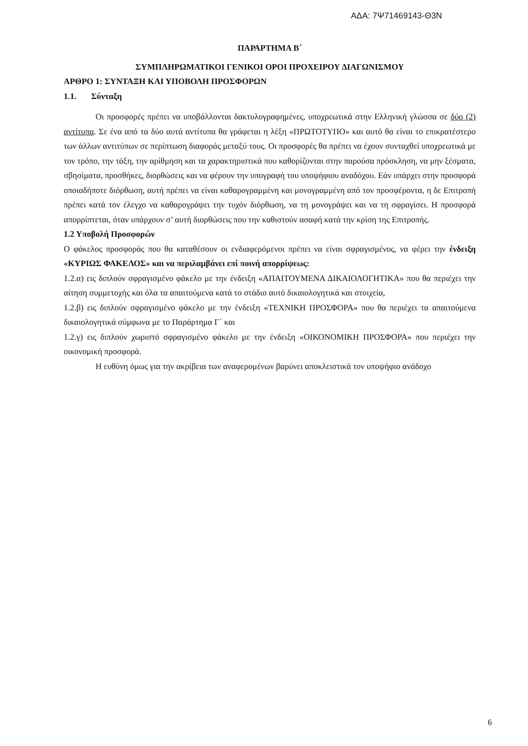ΑΔΑ: 7Ψ71469143-Θ3Ν
ΠΑΡΑΡΤΗΜΑ Β΄
ΣΥΜΠΛΗΡΩΜΑΤΙΚΟΙ ΓΕΝΙΚΟΙ ΟΡΟΙ ΠΡΟΧΕΙΡΟΥ ΔΙΑΓΩΝΙΣΜΟΥ
ΑΡΘΡΟ 1: ΣΥΝΤΑΞΗ ΚΑΙ ΥΠΟΒΟΛΗ ΠΡΟΣΦΟΡΩΝ
1.1. Σύνταξη
Οι προσφορές πρέπει να υποβάλλονται δακτυλογραφημένες, υποχρεωτικά στην Ελληνική γλώσσα σε δύο (2) αντίτυπα. Σε ένα από τα δύο αυτά αντίτυπα θα γράφεται η λέξη «ΠΡΩΤΟΤΥΠΟ» και αυτό θα είναι το επικρατέστερο των άλλων αντιτύπων σε περίπτωση διαφοράς μεταξύ τους. Οι προσφορές θα πρέπει να έχουν συνταχθεί υποχρεωτικά με τον τρόπο, την τάξη, την αρίθμηση και τα χαρακτηριστικά που καθορίζονται στην παρούσα πρόσκληση, να μην ξέσματα, σβησίματα, προσθήκες, διορθώσεις και να φέρουν την υπογραφή του υποψήφιου αναδόχου. Εάν υπάρχει στην προσφορά οποιαδήποτε διόρθωση, αυτή πρέπει να είναι καθαρογραμμένη και μονογραμμένη από τον προσφέροντα, η δε Επιτροπή πρέπει κατά τον έλεγχο να καθαρογράψει την τυχόν διόρθωση, να τη μονογράψει και να τη σφραγίσει. Η προσφορά απορρίπτεται, όταν υπάρχουν σ’ αυτή διορθώσεις που την καθιστούν ασαφή κατά την κρίση της Επιτροπής.
1.2 Υποβολή Προσφορών
Ο φάκελος προσφοράς που θα καταθέσουν οι ενδιαφερόμενοι πρέπει να είναι σφραγισμένος, να φέρει την ένδειξη «ΚΥΡΙΩΣ ΦΑΚΕΛΟΣ» και να περιλαμβάνει επί ποινή απορρίψεως:
1.2.α) εις διπλούν σφραγισμένο φάκελο με την ένδειξη «ΑΠΑΙΤΟΥΜΕΝΑ ΔΙΚΑΙΟΛΟΓΗΤΙΚΑ» που θα περιέχει την αίτηση συμμετοχής και όλα τα απαιτούμενα κατά το στάδιο αυτό δικαιολογητικά και στοιχεία,
1.2.β) εις διπλούν σφραγισμένο φάκελο με την ένδειξη «ΤΕΧΝΙΚΗ ΠΡΟΣΦΟΡΑ» που θα περιέχει τα απαιτούμενα δικαιολογητικά σύμφωνα με το Παράρτημα Γ΄ και
1.2.γ) εις διπλούν χωριστό σφραγισμένο φάκελο με την ένδειξη «ΟΙΚΟΝΟΜΙΚΗ ΠΡΟΣΦΟΡΑ» που περιέχει την οικονομική προσφορά.
Η ευθύνη όμως για την ακρίβεια των αναφερομένων βαρύνει αποκλειστικά τον υποψήφιο ανάδοχο
6